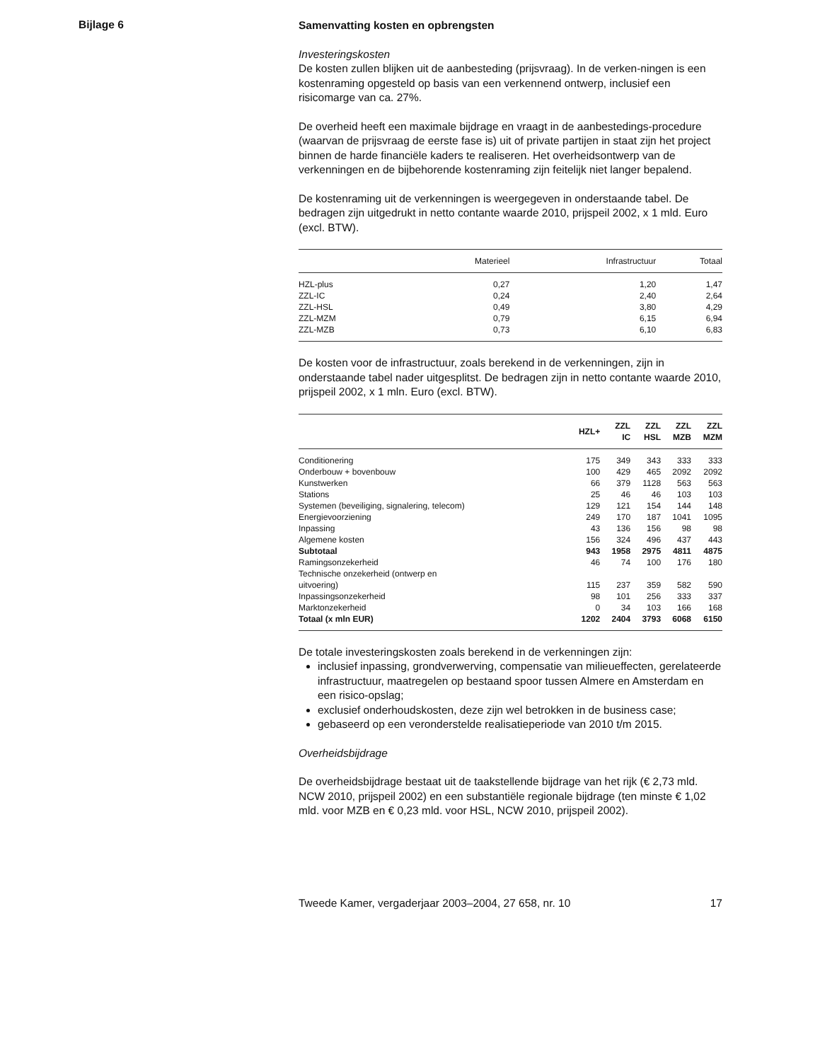Bijlage 6
Samenvatting kosten en opbrengsten
Investeringskosten
De kosten zullen blijken uit de aanbesteding (prijsvraag). In de verken-ningen is een kostenraming opgesteld op basis van een verkennend ontwerp, inclusief een risicomarge van ca. 27%.
De overheid heeft een maximale bijdrage en vraagt in de aanbestedings-procedure (waarvan de prijsvraag de eerste fase is) uit of private partijen in staat zijn het project binnen de harde financiële kaders te realiseren. Het overheidsontwerp van de verkenningen en de bijbehorende kostenraming zijn feitelijk niet langer bepalend.
De kostenraming uit de verkenningen is weergegeven in onderstaande tabel. De bedragen zijn uitgedrukt in netto contante waarde 2010, prijspeil 2002, x 1 mld. Euro (excl. BTW).
| | Materieel | Infrastructuur | Totaal |
| --- | --- | --- | --- |
| HZL-plus | 0,27 | 1,20 | 1,47 |
| ZZL-IC | 0,24 | 2,40 | 2,64 |
| ZZL-HSL | 0,49 | 3,80 | 4,29 |
| ZZL-MZM | 0,79 | 6,15 | 6,94 |
| ZZL-MZB | 0,73 | 6,10 | 6,83 |
De kosten voor de infrastructuur, zoals berekend in de verkenningen, zijn in onderstaande tabel nader uitgesplitst. De bedragen zijn in netto contante waarde 2010, prijspeil 2002, x 1 mln. Euro (excl. BTW).
| | HZL+ | ZZL IC | ZZL HSL | ZZL MZB | ZZL MZM |
| --- | --- | --- | --- | --- | --- |
| Conditionering | 175 | 349 | 343 | 333 | 333 |
| Onderbouw + bovenbouw | 100 | 429 | 465 | 2092 | 2092 |
| Kunstwerken | 66 | 379 | 1128 | 563 | 563 |
| Stations | 25 | 46 | 46 | 103 | 103 |
| Systemen (beveiliging, signalering, telecom) | 129 | 121 | 154 | 144 | 148 |
| Energievoorziening | 249 | 170 | 187 | 1041 | 1095 |
| Inpassing | 43 | 136 | 156 | 98 | 98 |
| Algemene kosten | 156 | 324 | 496 | 437 | 443 |
| Subtotaal | 943 | 1958 | 2975 | 4811 | 4875 |
| Ramingsonzekerheid | 46 | 74 | 100 | 176 | 180 |
| Technische onzekerheid (ontwerp en uitvoering) | 115 | 237 | 359 | 582 | 590 |
| Inpassingsonzekerheid | 98 | 101 | 256 | 333 | 337 |
| Marktonzekerheid | 0 | 34 | 103 | 166 | 168 |
| Totaal (x mln EUR) | 1202 | 2404 | 3793 | 6068 | 6150 |
De totale investeringskosten zoals berekend in de verkenningen zijn:
inclusief inpassing, grondverwerving, compensatie van milieueffecten, gerelateerde infrastructuur, maatregelen op bestaand spoor tussen Almere en Amsterdam en een risico-opslag;
exclusief onderhoudskosten, deze zijn wel betrokken in de business case;
gebaseerd op een veronderstelde realisatieperiode van 2010 t/m 2015.
Overheidsbijdrage
De overheidsbijdrage bestaat uit de taakstellende bijdrage van het rijk (€ 2,73 mld. NCW 2010, prijspeil 2002) en een substantiële regionale bijdrage (ten minste € 1,02 mld. voor MZB en € 0,23 mld. voor HSL, NCW 2010, prijspeil 2002).
Tweede Kamer, vergaderjaar 2003–2004, 27 658, nr. 10 17